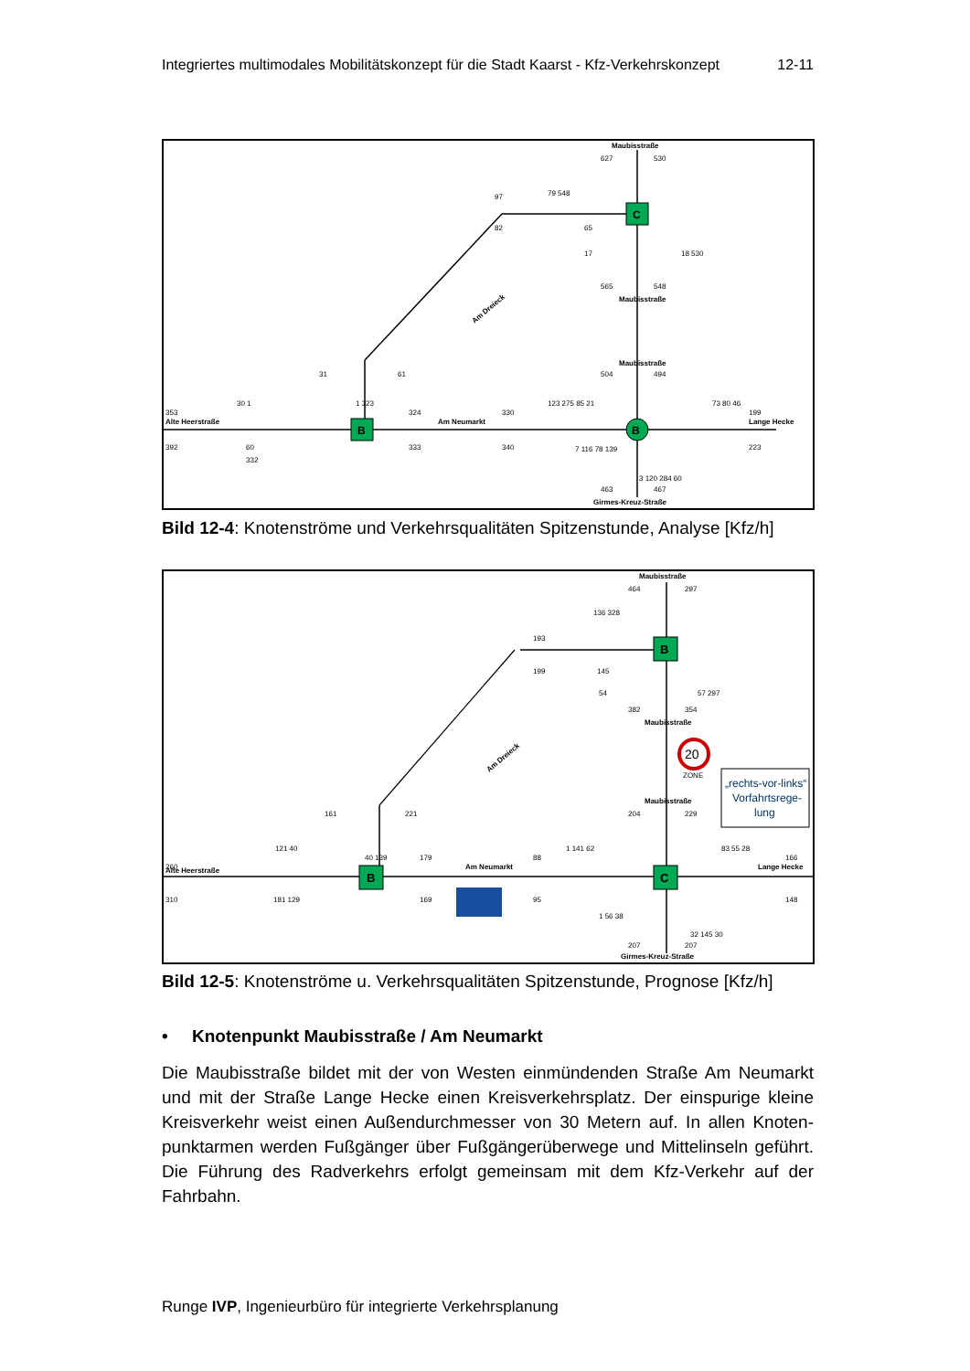Integriertes multimodales Mobilitätskonzept für die Stadt Kaarst - Kfz-Verkehrskonzept 12-11
B
C
B
Maubisstraße
627
530
79 548
97
82
65
17
18 530
565
548
Maubisstraße
Maubisstraße
504
494
31
61
30 1
353
Alte Heerstraße
392
60
332
1 323
324
Am Neumarkt
333
330
340
123 275 85 21
73 80 46
199
Lange Hecke
223
7 116 78 139
3 120 284 60
463
467
Girmes-Kreuz-Straße
Am Dreieck
Bild 12-4: Knotenströme und Verkehrsqualitäten Spitzenstunde, Analyse [Kfz/h]
B
B
C
Maubisstraße
464
297
136 328
193
199
145
54
57 297
382
354
Maubisstraße
20
ZONE
„rechts-vor-links“
Vorfahrtsrege-
lung
Maubisstraße
204
229
161
221
121 40
260
Alte Heerstraße
310
181 129
40 139
179
Am Neumarkt
169
88
95
1 141 62
83 55 28
166
Lange Hecke
148
1 56 38
32 145 30
207
207
Girmes-Kreuz-Straße
Am Dreieck
Bild 12-5: Knotenströme u. Verkehrsqualitäten Spitzenstunde, Prognose [Kfz/h]
• Knotenpunkt Maubisstraße / Am Neumarkt
Die Maubisstraße bildet mit der von Westen einmündenden Straße Am Neumarkt und mit der Straße Lange Hecke einen Kreisverkehrsplatz. Der einspurige kleine Kreisverkehr weist einen Außendurchmesser von 30 Metern auf. In allen Knoten­punktarmen werden Fußgänger über Fußgängerüberwege und Mittelinseln ge­führt. Die Führung des Radverkehrs erfolgt gemeinsam mit dem Kfz-Verkehr auf der Fahrbahn.
Runge IVP, Ingenieurbüro für integrierte Verkehrsplanung